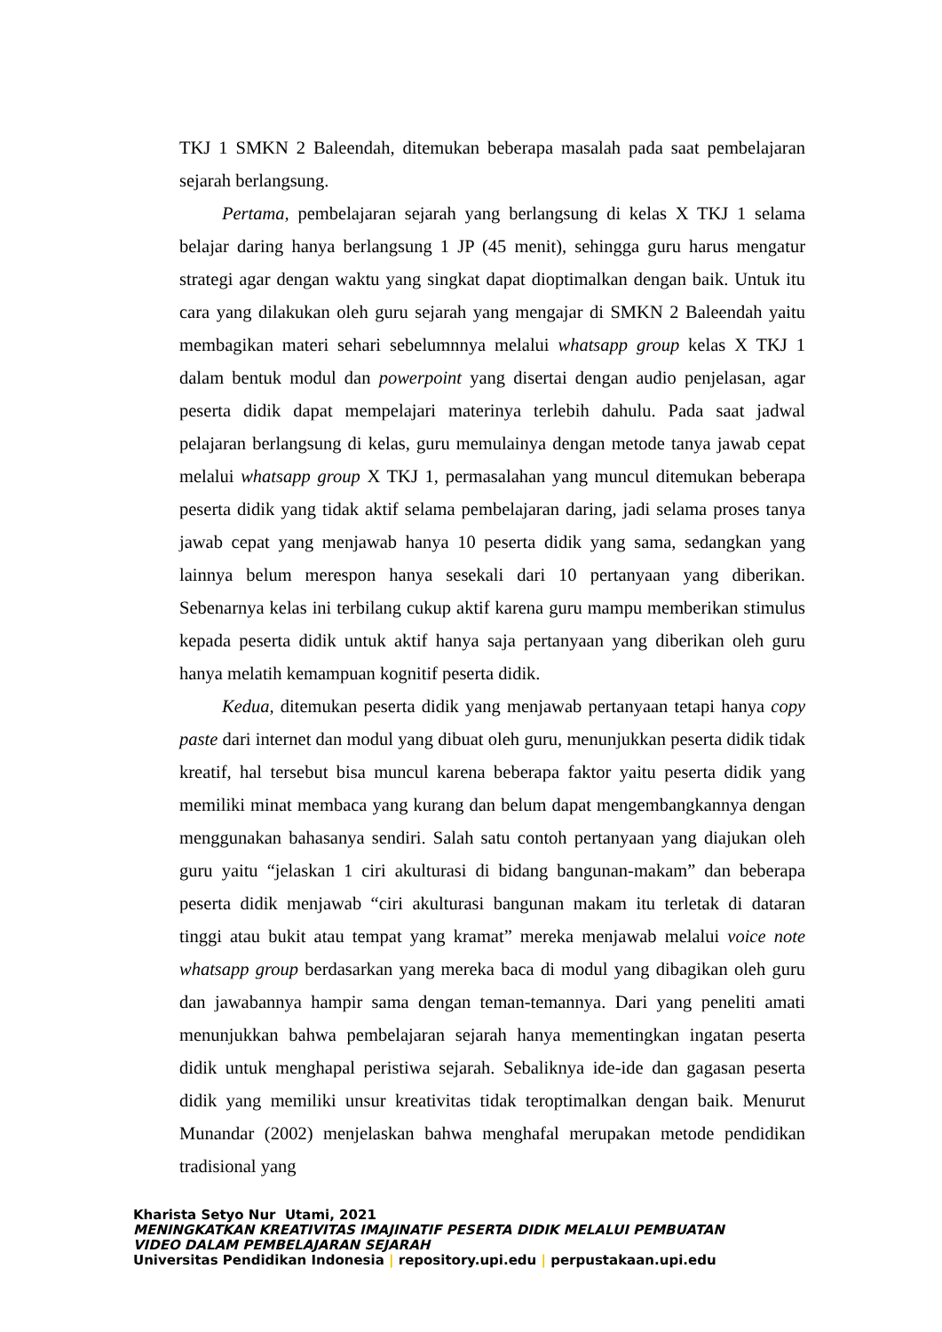TKJ 1 SMKN 2 Baleendah, ditemukan beberapa masalah pada saat pembelajaran sejarah berlangsung.
Pertama, pembelajaran sejarah yang berlangsung di kelas X TKJ 1 selama belajar daring hanya berlangsung 1 JP (45 menit), sehingga guru harus mengatur strategi agar dengan waktu yang singkat dapat dioptimalkan dengan baik. Untuk itu cara yang dilakukan oleh guru sejarah yang mengajar di SMKN 2 Baleendah yaitu membagikan materi sehari sebelumnnya melalui whatsapp group kelas X TKJ 1 dalam bentuk modul dan powerpoint yang disertai dengan audio penjelasan, agar peserta didik dapat mempelajari materinya terlebih dahulu. Pada saat jadwal pelajaran berlangsung di kelas, guru memulainya dengan metode tanya jawab cepat melalui whatsapp group X TKJ 1, permasalahan yang muncul ditemukan beberapa peserta didik yang tidak aktif selama pembelajaran daring, jadi selama proses tanya jawab cepat yang menjawab hanya 10 peserta didik yang sama, sedangkan yang lainnya belum merespon hanya sesekali dari 10 pertanyaan yang diberikan. Sebenarnya kelas ini terbilang cukup aktif karena guru mampu memberikan stimulus kepada peserta didik untuk aktif hanya saja pertanyaan yang diberikan oleh guru hanya melatih kemampuan kognitif peserta didik.
Kedua, ditemukan peserta didik yang menjawab pertanyaan tetapi hanya copy paste dari internet dan modul yang dibuat oleh guru, menunjukkan peserta didik tidak kreatif, hal tersebut bisa muncul karena beberapa faktor yaitu peserta didik yang memiliki minat membaca yang kurang dan belum dapat mengembangkannya dengan menggunakan bahasanya sendiri. Salah satu contoh pertanyaan yang diajukan oleh guru yaitu “jelaskan 1 ciri akulturasi di bidang bangunan-makam” dan beberapa peserta didik menjawab “ciri akulturasi bangunan makam itu terletak di dataran tinggi atau bukit atau tempat yang kramat” mereka menjawab melalui voice note whatsapp group berdasarkan yang mereka baca di modul yang dibagikan oleh guru dan jawabannya hampir sama dengan teman-temannya. Dari yang peneliti amati menunjukkan bahwa pembelajaran sejarah hanya mementingkan ingatan peserta didik untuk menghapal peristiwa sejarah. Sebaliknya ide-ide dan gagasan peserta didik yang memiliki unsur kreativitas tidak teroptimalkan dengan baik. Menurut Munandar (2002) menjelaskan bahwa menghafal merupakan metode pendidikan tradisional yang
Kharista Setyo Nur Utami, 2021
MENINGKATKAN KREATIVITAS IMAJINATIF PESERTA DIDIK MELALUI PEMBUATAN
VIDEO DALAM PEMBELAJARAN SEJARAH
Universitas Pendidikan Indonesia | repository.upi.edu | perpustakaan.upi.edu